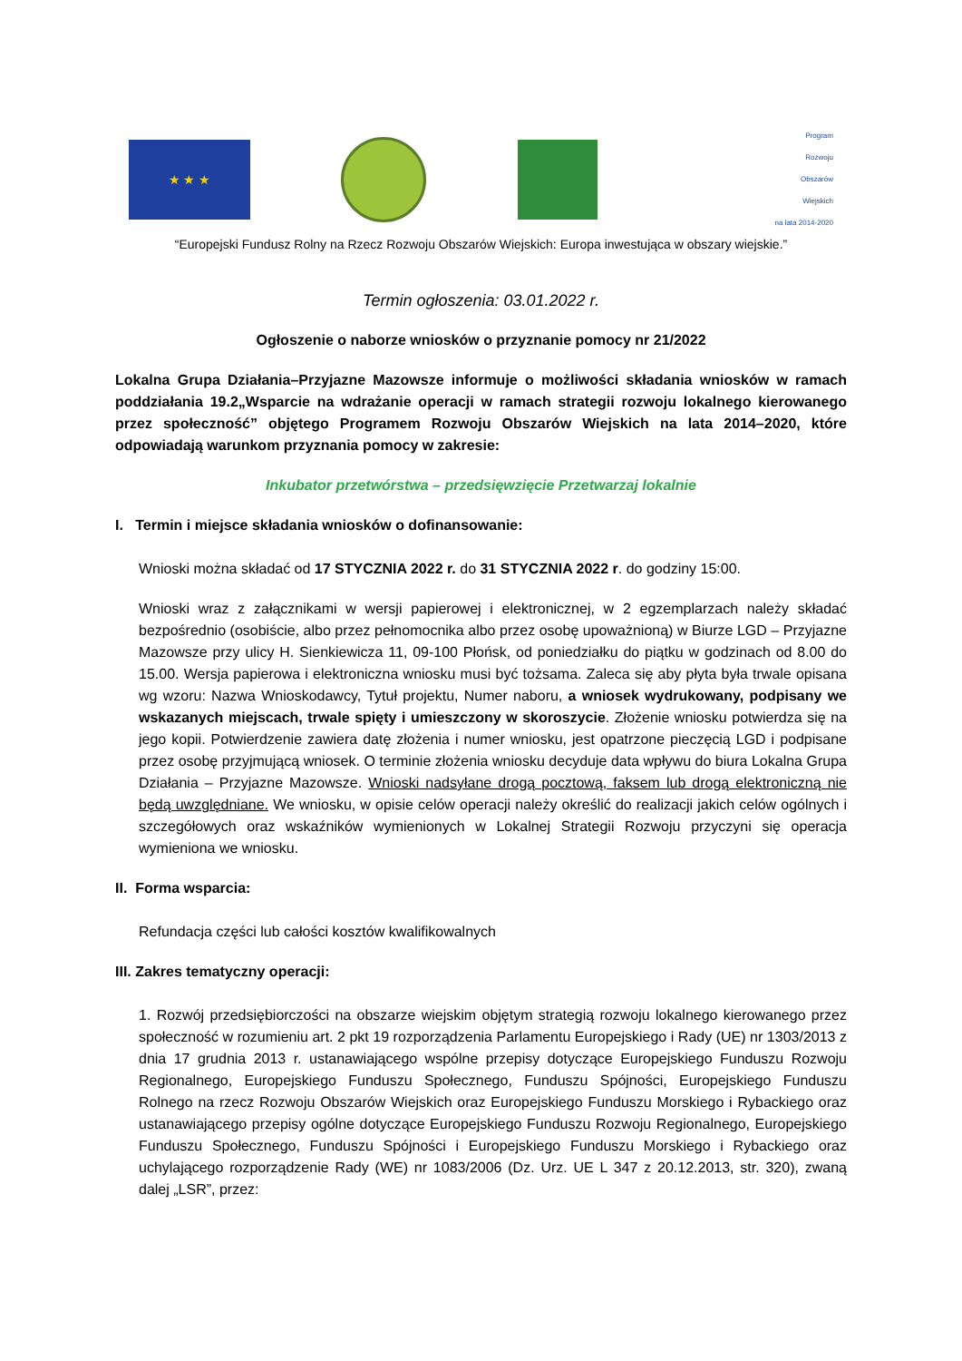★ ★ ★
Program
Rozwoju
Obszarów
Wiejskich
na lata 2014-2020
“Europejski Fundusz Rolny na Rzecz Rozwoju Obszarów Wiejskich: Europa inwestująca w obszary wiejskie.”
Termin ogłoszenia: 03.01.2022 r.
Ogłoszenie o naborze wniosków o przyznanie pomocy nr 21/2022
Lokalna Grupa Działania–Przyjazne Mazowsze informuje o możliwości składania wniosków w ramach poddziałania 19.2„Wsparcie na wdrażanie operacji w ramach strategii rozwoju lokalnego kierowanego przez społeczność” objętego Programem Rozwoju Obszarów Wiejskich na lata 2014–2020, które odpowiadają warunkom przyznania pomocy w zakresie:
Inkubator przetwórstwa – przedsięwzięcie Przetwarzaj lokalnie
I. Termin i miejsce składania wniosków o dofinansowanie:
Wnioski można składać od 17 STYCZNIA 2022 r. do 31 STYCZNIA 2022 r. do godziny 15:00.
Wnioski wraz z załącznikami w wersji papierowej i elektronicznej, w 2 egzemplarzach należy składać bezpośrednio (osobiście, albo przez pełnomocnika albo przez osobę upoważnioną) w Biurze LGD – Przyjazne Mazowsze przy ulicy H. Sienkiewicza 11, 09-100 Płońsk, od poniedziałku do piątku w godzinach od 8.00 do 15.00. Wersja papierowa i elektroniczna wniosku musi być tożsama. Zaleca się aby płyta była trwale opisana wg wzoru: Nazwa Wnioskodawcy, Tytuł projektu, Numer naboru, a wniosek wydrukowany, podpisany we wskazanych miejscach, trwale spięty i umieszczony w skoroszycie. Złożenie wniosku potwierdza się na jego kopii. Potwierdzenie zawiera datę złożenia i numer wniosku, jest opatrzone pieczęcią LGD i podpisane przez osobę przyjmującą wniosek. O terminie złożenia wniosku decyduje data wpływu do biura Lokalna Grupa Działania – Przyjazne Mazowsze. Wnioski nadsyłane drogą pocztową, faksem lub drogą elektroniczną nie będą uwzględniane. We wniosku, w opisie celów operacji należy określić do realizacji jakich celów ogólnych i szczegółowych oraz wskaźników wymienionych w Lokalnej Strategii Rozwoju przyczyni się operacja wymieniona we wniosku.
II. Forma wsparcia:
Refundacja części lub całości kosztów kwalifikowalnych
III. Zakres tematyczny operacji:
1. Rozwój przedsiębiorczości na obszarze wiejskim objętym strategią rozwoju lokalnego kierowanego przez społeczność w rozumieniu art. 2 pkt 19 rozporządzenia Parlamentu Europejskiego i Rady (UE) nr 1303/2013 z dnia 17 grudnia 2013 r. ustanawiającego wspólne przepisy dotyczące Europejskiego Funduszu Rozwoju Regionalnego, Europejskiego Funduszu Społecznego, Funduszu Spójności, Europejskiego Funduszu Rolnego na rzecz Rozwoju Obszarów Wiejskich oraz Europejskiego Funduszu Morskiego i Rybackiego oraz ustanawiającego przepisy ogólne dotyczące Europejskiego Funduszu Rozwoju Regionalnego, Europejskiego Funduszu Społecznego, Funduszu Spójności i Europejskiego Funduszu Morskiego i Rybackiego oraz uchylającego rozporządzenie Rady (WE) nr 1083/2006 (Dz. Urz. UE L 347 z 20.12.2013, str. 320), zwaną dalej „LSR”, przez: